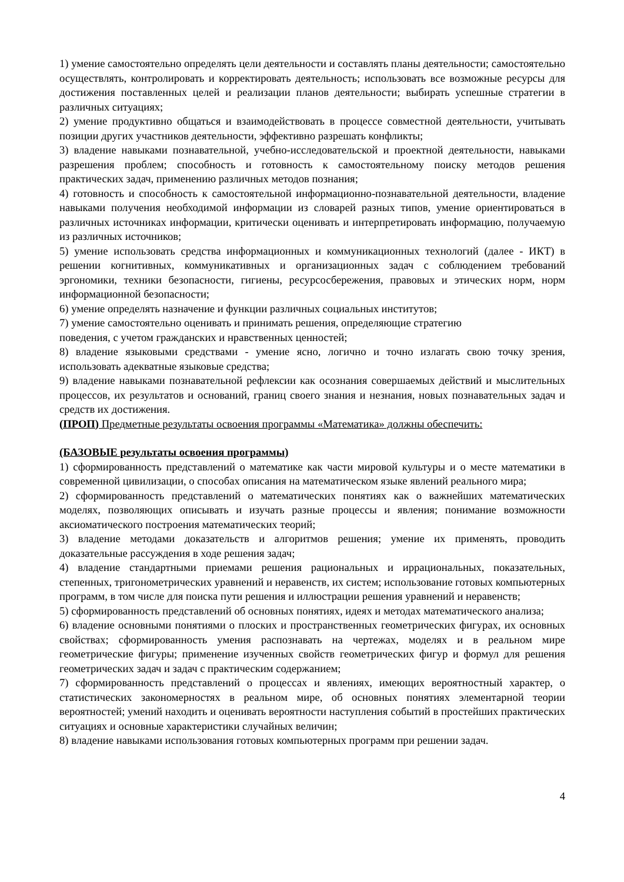1) умение самостоятельно определять цели деятельности и составлять планы деятельности; самостоятельно осуществлять, контролировать и корректировать деятельность; использовать все возможные ресурсы для достижения поставленных целей и реализации планов деятельности; выбирать успешные стратегии в различных ситуациях;
2) умение продуктивно общаться и взаимодействовать в процессе совместной деятельности, учитывать позиции других участников деятельности, эффективно разрешать конфликты;
3) владение навыками познавательной, учебно-исследовательской и проектной деятельности, навыками разрешения проблем; способность и готовность к самостоятельному поиску методов решения практических задач, применению различных методов познания;
4) готовность и способность к самостоятельной информационно-познавательной деятельности, владение навыками получения необходимой информации из словарей разных типов, умение ориентироваться в различных источниках информации, критически оценивать и интерпретировать информацию, получаемую из различных источников;
5) умение использовать средства информационных и коммуникационных технологий (далее - ИКТ) в решении когнитивных, коммуникативных и организационных задач с соблюдением требований эргономики, техники безопасности, гигиены, ресурсосбережения, правовых и этических норм, норм информационной безопасности;
6) умение определять назначение и функции различных социальных институтов;
7) умение самостоятельно оценивать и принимать решения, определяющие стратегию
поведения, с учетом гражданских и нравственных ценностей;
8) владение языковыми средствами - умение ясно, логично и точно излагать свою точку зрения, использовать адекватные языковые средства;
9) владение навыками познавательной рефлексии как осознания совершаемых действий и мыслительных процессов, их результатов и оснований, границ своего знания и незнания, новых познавательных задач и средств их достижения.
(ПРОП) Предметные результаты освоения программы «Математика» должны обеспечить:
(БАЗОВЫЕ результаты освоения программы)
1) сформированность представлений о математике как части мировой культуры и о месте математики в современной цивилизации, о способах описания на математическом языке явлений реального мира;
2) сформированность представлений о математических понятиях как о важнейших математических моделях, позволяющих описывать и изучать разные процессы и явления; понимание возможности аксиоматического построения математических теорий;
3) владение методами доказательств и алгоритмов решения; умение их применять, проводить доказательные рассуждения в ходе решения задач;
4) владение стандартными приемами решения рациональных и иррациональных, показательных, степенных, тригонометрических уравнений и неравенств, их систем; использование готовых компьютерных программ, в том числе для поиска пути решения и иллюстрации решения уравнений и неравенств;
5) сформированность представлений об основных понятиях, идеях и методах математического анализа;
6) владение основными понятиями о плоских и пространственных геометрических фигурах, их основных свойствах; сформированность умения распознавать на чертежах, моделях и в реальном мире геометрические фигуры; применение изученных свойств геометрических фигур и формул для решения геометрических задач и задач с практическим содержанием;
7) сформированность представлений о процессах и явлениях, имеющих вероятностный характер, о статистических закономерностях в реальном мире, об основных понятиях элементарной теории вероятностей; умений находить и оценивать вероятности наступления событий в простейших практических ситуациях и основные характеристики случайных величин;
8) владение навыками использования готовых компьютерных программ при решении задач.
4